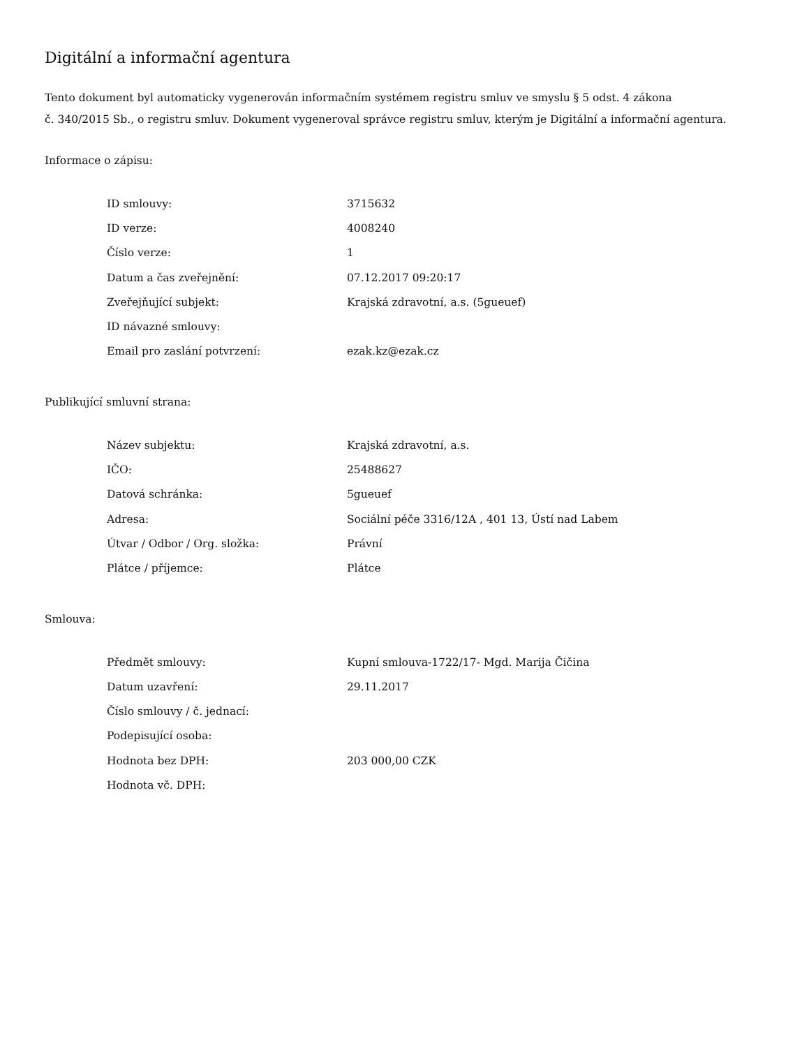Digitální a informační agentura
Tento dokument byl automaticky vygenerován informačním systémem registru smluv ve smyslu § 5 odst. 4 zákona
č. 340/2015 Sb., o registru smluv. Dokument vygeneroval správce registru smluv, kterým je Digitální a informační agentura.
Informace o zápisu:
| ID smlouvy: | 3715632 |
| ID verze: | 4008240 |
| Číslo verze: | 1 |
| Datum a čas zveřejnění: | 07.12.2017 09:20:17 |
| Zveřejňující subjekt: | Krajská zdravotní, a.s. (5gueuef) |
| ID návazné smlouvy: | |
| Email pro zaslání potvrzení: | ezak.kz@ezak.cz |
Publikující smluvní strana:
| Název subjektu: | Krajská zdravotní, a.s. |
| IČO: | 25488627 |
| Datová schránka: | 5gueuef |
| Adresa: | Sociální péče 3316/12A , 401 13, Ústí nad Labem |
| Útvar / Odbor / Org. složka: | Právní |
| Plátce / příjemce: | Plátce |
Smlouva:
| Předmět smlouvy: | Kupní smlouva-1722/17- Mgd. Marija Čičina |
| Datum uzavření: | 29.11.2017 |
| Číslo smlouvy / č. jednací: | |
| Podepisující osoba: | |
| Hodnota bez DPH: | 203 000,00 CZK |
| Hodnota vč. DPH: | |